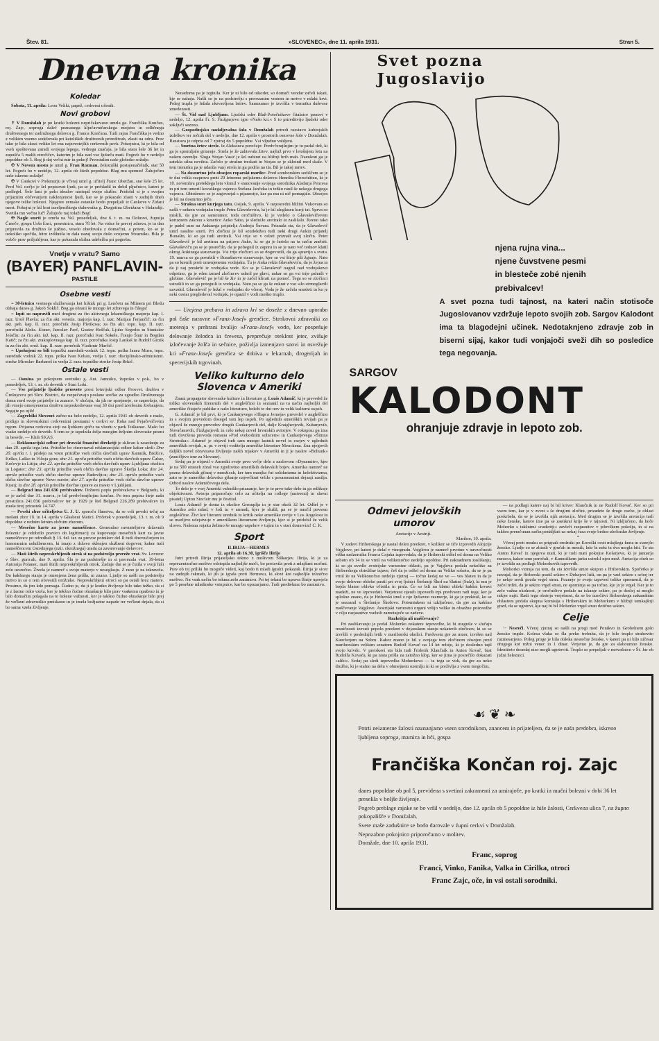Štev. 81. »SLOVENEC«, dne 11. aprila 1931. Stran 5.
Dnevna kronika
Koledar
Sobota, 11. aprila: Leon Veliki, papež, cerkveni učenik.
Novi grobovi
✝ V Domžalah je po kratki bolezni nepričakovano umrla ga. Frančiška Končan, roj. Zajc, soproga daleč poznanega ključavničarskega mojstra in odličnega društvenega ter zadružnega delavca g. Franca Končana. Tudi rajna Frančiška je vedno z velikim vnemo sodelovala pri katoliških društvenih prireditvah, zlasti na odru. Prav tako je bila skozi veliko let ena najzvestejših cerkvenih pevk. Pokojnica, ki je bila od vseh spoštovana zaradi svojega lepega, vedrega značaja, je bila stara šele 36 let in zapušča 5 malih otročičev, katerim je bila nad vse ljubeča mati. Pogreb bo v nedeljo popoldne ob 5. Bog ji daj večni mir in pokoj! Preostalim naše globoko sožalje.
✠ V Novem mestu je umrl g. Fran Rozman, železniški postajenačelnik, star 50 let. Pogreb bo v nedeljo, 12. aprila ob štirih popoldne. Blag mu spomin! Žalujočim naše iskreno sožalje!
✠ V Cankovi v Prekmurju je včeraj umrl g. učitelj Franc Oberžan, star šele 25 let. Pred Vel. nočjo je šel popisovat ljudi, pa se je prehladil in dobil pljučnico, kateri je podlegel. Šele lani je poln idealov nastopil svojo službo. Pridobil si je s svojim prijaznim občevanjem naklonjenost ljudi, kar se je pokazalo zlasti v zadnjih dneh njegove težke bolezni. Njegove zemske ostanke bodo prepeljali iz Cankove v Zidani most. Pokojni je bil brat izseljeniškega duhovnika g. Dragotina Oberžana v Holandiji. Svetila mu večna luč! Žalujoče naj tolaži Bog!
✠ Nagle smrti je umrla na Vel. ponedeljek, dne 6. t. m. na Dobravi, župnija Črneče, gospa Urša Enci, posestnica, stara 78 let. Na videz še precej zdrava, je ta dan pripravila za družino še južino, veselo obedovala z domačini, a potem, ko se je nekoliko spočila, hitro izdihnila in dala nazaj svojo dušo svojemu Stvarniku. Bila je vobče prav priljubljena, kar je pokazala obilna udeležba pri pogrebu.
Vnetje v vratu? Samo
(BAYER) PANFLAVIN-
PASTILE
Osebne vesti
= 30-letnico vestnega službovanja kot hišnik pri g. Lenčetu na Mlinem pri Bledu obhaja danes g. Jakob Soklič. Bog ga ohrani še mnogo let zdravega in čilega!
= Izpit so napravili med drugimi za čin aktivnega lekarniškega majorja kap. I. razr. Uroš Plavša; za čin akt. veterin. majorja kap. I. razr. Marijan Ferjančič; za čin akt. peh. kap. II. razr. poročnik Josip Pletikosa; za čin akt. topn. kap. II. razr. poročniki Aleks. Elsner, Jaroslav Parč, Gustav Boščak, Ljubo Segedin in Stanislav Jelačin; za čin akt. inž. kap. II. razr. poročniki Ivan Sokele, Franjo Šnur in Bogdan Katič; za čin akt. zrakoplovnega kap. II. razr. poročnika Josip Lankaš in Rudolf Girzik in za čin akt. orož. kap. II. razr. poročnik Vladimir Marčič.
= Upokojeni so bili topniški narednik-vodnik 12. topn. polka Janez Murn, topn. narednik vodnik 22. topn. polka Ivan Koban, vodja I. razr. disciplinsko-administrat. stroke Miroslav Barbaroš in vodja 2. razr. topniške stroke Josip Brkič.
Ostale vesti
— Osmina po pokojnem svetniku g. Ant. Jamniku, župniku v pok., bo v ponedeljek, 13. t. m. ob devetih v Stari Loki.
— Vse prijatelje ljudske prosvete prosi loterijski odbor Prosvet. društva v Črešnjevcu pri Slov. Bistrici, da razpečavajo poslane srečke za zgradbo Društvenega doma med svoje prijatelje in znance. V slučaju, da jih ne sprejmejo, se naprošajo, da jih vrnejo omenjenemu društvu neposkodovane vsaj 30 dni pred izvršenim žrebanjem. Segajte po njih!
— Zagrebški Slovenci začno na belo nedeljo, 12. aprila 1931 ob devetih z mašo, pridigo in slovenskimi cerkvenimi pesmami v cerkvi sv. Roka nad Pejačevičevim trgom. Prijazna cerkvica stoji na ljubkem griču na vhodu v park Tuškanac. Mašo bo vsako nedeljo ob devetih. S tem se je izpolnila želja mnogim željnim slovenske pesmi in besede. — Klub SKAS.
— Reklamacijski odbor pri dravski finančni direkciji je sklican k zasedanju za dan 20. aprila tega leta. Pritožbe bo obravnaval reklamacijski odbor kakor sledi: Dne 20. aprila t. l. pridejo na vrsto pritožbe vseh občin davčnih uprav Kamnik, Brežice, Krško, Laško in Višnja gora; dne 21. aprila pritožbe vseh občin davčnih uprav Čabar, Kočevje in Litija; dne 22. aprila pritožbe vseh občin davčnih uprav Ljubljana okolica in Logatec; dne 23. aprila pritožbe vseh občin davčne uprave Škofja Loka; dne 24. aprila pritožbe vseh občin davčne uprave Radovljica; dne 25. aprila pritožbe vseh občin davčne uprave Novo mesto; dne 27. aprila pritožbe vseh občin davčne uprave Kranj; in dne 28. aprila pritožbe davčne uprave za mesto v Ljubljani.
— Belgrad ima 241.636 prebivalcev. Državni popis prebivalstva v Belgradu, ki se je začel dne 31. marca, je bil predvčerajšnjim končan. Po tem popisu šteje naša prestolica 241.036 prebivalcev ter je 1929 je štel Belgrad 226.289 prebivalcev in znaša tirej prirastek 14.747.
— Pevski zbor učiteljstva U. J. U. sporoča članstvu, da se vrši pevski tečaj za mešani zbor 18. in 14. aprila v Glasbeni Matici. Pričetek v ponedeljek, 13. t. m. ob 9 dopoldne z rednim letnim občnim zborom.
— Mesečne karte za javne nameščence. Generalno ravnateljstvo državnih železnic je odobrilo pravico do legitimacij za kupovanje mesečnih kart za javne nameščence po odredbah § 13. žel. tar. za prevoz potnikov del II tudi dnevničarjem in honorarnim uslužbencem, ki imajo z državo sklenjen službeni dogovor, kakor tudi nameščencem Osrednjega (ozir. okrožnega) urada za zavarovanje delavcev.
— Mati štirih nepreskrbljenih otrok si na podstrešju prereže vrat. Sv. Lovrenc v Slov. goricah, dne 9. aprila. Šla je na podstrešje in si prerezala vrat. 39-letna Antonija Polanec, mati štirih nepreskrbljenih otrok. Zadnje dni se je čutila v svoji hiši zelo nesrečno. Živela je namreč s svojo materjo v nesoglasju. Z rano je na izkravela. Do kakšnega stanja je omenjena žena prišla, ni znano. Ljudje so našli na podstrešju mrtvo in so o tem obvestili orožnike. Nepreskrbljeni otroci so pa ostali brez matere. Prosimo, da jim kdo pomaga. Čudno je, da ji je kratko življenje bilo tako težko, da si je z lastno roko vzela, ker je tekšno čudno obnašanje bilo prav vsakemu opaženo in je bilo domačim polagala na to bolene važnosti, ker je takšno čudno obnašanje bilo prej že večkrat zdravniško preiskano in je imela božjastne napade ter večkrat dejala, da si bo sama vzela življenje.
Nenadoma pa je izginila. Ker je ni bilo od nikoder, so domači vendar začeli iskati, kje se nahaja. Našli so jo na podstrešju s prerezanim vratom in mrtvo v mlaki krvi. Poleg trupla je ležala okrvavljena britev. Samoumor je izvršila v trenutku duševne zmedenosti.
— Št. Vid nad Ljubljano. Ljudski oder Blaž-Potočnikove čitalnice ponovi v nedeljo, 12. aprila Fr. S. Finžgarjevo igro »Našo kri.« S to prireditvijo ljudski oder zaključi sezono.
— Gospodinjsko nadaljevalna šola v Domžalah priredi razstavo kuhinjskih izdelkov ter ročnih del v nedeljo, dne 12. aprila v prostorih osnovne šole v Domžalah. Razstava je odprta od 7 zjutraj do 5 popoldne. Vsi vljudno vabljeni.
— Smrtna žrtev strele. Iz Aleksinca poročajo: Predvčerajšnjim je tu padal dež, ki ga je spremljalo grmenje. Strela je že zahtevala žrtev, najbrž prvo v letošnjem letu na našem ozemlju. Sluga Stojan Vasić je šel nabirat na bližnji hrib mah. Naenkrat ga je zatekla silna nevihta. Začelo je strašno treskati in Stojan se je skloinil med skale. V tem trenutku pa je udarila vanj strela in ga podrla na tla. Bil je takoj mrtev.
— Na dosmrtno ječo obsojen roparski morilec. Pred somborskim sodiščem se je te dni vršila razprava proti 29 letnemu poljskemu delavcu Henriku Florschützu, ki je 10. novembra preteklega leta vlomil v stanovanje svojega sorodnika Aladarja Pencesa in pri tem umoril kovaškega vajenca Stefana Jančeka in težko ranil še nekega drugega vajenca. Obtoženec se je zagovarjal s pijanostjo, kar pa mu ni nič pomagalo. Obsojen je bil na dosmrtno ječo.
— Strašna smrt kurjega tatu. Osijek, 9. aprila. V neposredni bližini Vukovara so našli v nekem vodnjaku truplo Petra Glavaševića, ki je bil zloglasen kurji tat. Sprva so mislili, da gre za samoumor, toda oročništvo, ki je vedelo o Glavaševičevem koruznem zakonu s kmetico Anko Sabo, je sledniJo aretiralo in zaslišalo. Ravno tako je padel sum na Ankinega prijatelja Andreja Šuvara. Priznala sta, da je Glavaševič umrl nasilne smrti. Pri zločinu je bil soudeležen tudi neki drugi Ankin prijatelj Bunašin, ki so ga tudi aretirali. Vsi trije so v celoti priznali svoj zločin. Peter Glavaševič je bil aretiran na prijavo Anke, ki se ga je hotela na ta način znebiti. Glavaševiču pa se je posrečilo, da je pobegnil iz zapora in se je nato več tednov klatil okrog Ankinega stanovanja. Vsi trije zločinci so se dogovorili, da ga spravijo s sveta. 19. marca so ga povabili v Bunašinovo stanovanje, kjer so vsi štirje pili žganje. Nato pa so krenili proti omenjenemu vodnjaku. Tu je Anka rekla Glavaševiću, da je žejna in da ji naj preskrbi iz vodnjaka vode. Ko se je Glavaševič nagnil nad vodnjakovo odprtino, ga je eden izmed zločincev udaril po glavi, nakar so ga vsi trije pahnili v globino. Glavaševič pa je bil še živ in je začel klicati na pomoč. Tega so se zločinci ustrašili in so ga potegnili iz vodnjaka. Nato pa so ga še enkrat z vso silo strmoglavili navzdol. Glavaševič je ležal v vodnjaku do včeraj. Voda je že začela smrdeti in ko je neki cestar pregledoval vodnjak, je opazil v vodi moško truplo.
— Urejena prebava in zdrava kri se doseže z dnevno uporabo pol čaše naravne »Franz-Josef« grenčice. Strokovni zdravniki za motenja v prehrani hvalijo »Franz-Josef« vodo, ker pospešuje delovanje želodca in črevesa, preprečuje oteklost jeter, zvišuje izločevanje žolča in sečnice, poživlja izmenjavo snovi in osvežuje kri »Franz-Josef« grenčica se dobiva v lekarnah, drogerijah in specerijskih trgovinah.
Veliko kulturno delo
Slovenca v Ameriki
Znani propagator slovenske kulture in literature g. Louis Adamič, ki je prevedel že toliko slovenskih literarnih del v angleščino in seznanil na ta način najboljši del ameriške čitajoče publike z našo literaturo, beleži te dni nov in velik kulturni uspeh.
G. Adamič je bil prvi, ki je Cankarjevega »Hlapca Jerneja« prevedel v angleščino in s svojim prevodom dosegel tam lep uspeh. Po uglednih ameriških revijah pa je objavil že mnogo prevodov drugih Cankarjevih del, dalje Kraigherjevih, Kuharjevih, Novačanovih, Finžgarjevih in celo nekaj novel hrvatskih avtorjev. V rokopisu pa ima tudi dovršena prevoda romana »Pod svobodnim solncem« in Cankarjevega »Šimna Sirotnika«. Adamič je objavil tudi sam mnogo lastnih novel in esejev v uglednih ameriških revijah, n. pr. v reviji voditelja ameriške literature Menckena. Ena njegovih daljših novel obravnava življenje naših rojakov v Ameriki in ji je naslov »Bohunk« (zaničljivo ime za Slovane).
Sedaj pa je objavil v Ameriki svoje prvo večje delo z naslovom »Dynamite«, kjer je na 500 straneh zbral vso zgodovino ameriških delavskih bojev. Amerika namreč ne pozna delavskih gibanj v množicah, ker tam manjka čut solidarizma in kolektivizma, zato se je ameriško delavsko gibanje največkrat vršilo s posameznimi dejanji nasilja. Odtod naslov Adamičevega dela.
To delo je v vsej Ameriki vzbudilo priznanje, ker je to prvo tako delo in ga odlikuje objektivnost. Avtorja priporočajo celo za učitelja na college (univerzi) in slavni pisatelj Upton Sinclair mu je čestital.
Louis Adamič je doma iz okolice Grosuplja in je star okoli 32 let. Odšel je v Ameriko zelo mlad, v šoli in v armadi, kjer je služil, pa se je naučil povsem angleščine. Živi kot literarni urednik in kritik neke ameriške revije v Los Angelosu in se marljivo udejstvuje v ameriškem literarnem življenju, kjer si je pridobil že velik sloves. Našemu rojaku želimo še mnogo uspehov v tujini in v stari domovini! C. K.
Sport
ILIRIJA—HERMES
12. aprila ob 16.30, igrišče Ilirije
Jutri priredi Ilirija prijateljsko tekmo z moštvom Šiškarjev. Ilirija, ki je za reprezentančno moštvo odstopila najboljše moči, bo postavila proti z mlajšimi močmi. Prav ob tej priliki bo mogoče videti, kaj bodo ti mladi igralci pokazali. Ilirija je sicer na zadnjih tekmah, ki jih je igrala proti Hermesu, ki slovi kot najboljše tehnično moštvo. Na vsak način bo tekma zelo zanimiva. Pri tej tekmi bo upravа Ilirije uprejela po 5 posebne mladinske vstopnice, kar bo opozarjamo. Tudi predtekmo bo zanimivo.
Svet pozna
Jugoslavijo
njena rujna vina...
njene čuvstvene pesmi
in blesteče zobé njenih
prebivalcev!
A svet pozna tudi tajnost, na kateri način stotisoče Jugoslovanov vzdržuje lepoto svojih zob. Sargov Kalodont ima ta blagodejni učinek. Nedotaknjeno zdravje zob in biserni sijaj, kakor tudi vonjajoči sveži dih so posledice tega negovanja.
SARGOV
KALODONT
ohranjuje zdravje in lepoto zob.
Odmevi jelovških
umorov
Aretacije v Avstriji.
Maribor, 10. aprila.
V zadevi Hriberskega je nastal delen preokret, v kolikor se tiče izpovedb Alojzije Vajglove, pri kateri je delal v vinogradu. Vajglova je namreč prvotno v navzočnosti viška nadzornika Franca Cajnka izpovedala, da je Hriberski odšel od doma na Veliko soboto ob 14 in se vrnil na velikonočno nedeljo opoldne. Pri naknadnem zaslišanju, ki so ga uvedle avstrijske varnostne oblasti, pa je Vajglova podala nekoliko za Hriberskega obtežilne izjave, češ da je odšel od doma na Veliko soboto, da se je pa vrnil že na Velikonočno nedeljo zjutraj — točno kedaj ne ve — ves blaten in da je svojo delovno obleko pustil pri svoj ljubici Štefaniji Škof na Slatini (Sulz), ki mu je bojda blatno obleko očistila in prala. Če so bili na blatni obleki kakšni krvavi madeži, ne ve izpovedati. Verjetnost njenih izpovedb trpi predvsem radi tega, ker je splošno znano, da je Hriberski imel z njo ljubavno razmerje, ki ga je prekinil, ko se je seznanil s Štefanijo Škofovo. Potemtakem ni izključeno, da gre za kakšno maščevanje Vajglove. Avstrijski varnostni organi vršijo velike in obsežne poizvedbe v cilju razjasnitve vseboli zamotajoče se zadeve.
Razkritja ali maščevanje?
Pri zaslišavanju je podal Mohorko nekatere izpovedbe, ki bi utegnile v slučaju resničnosti izzvati popoln preokret v dejanskem stanju nekaterih zločinov, ki so se izvršili v poslednjih letih v mariborski okolici. Predvsem gre za umor, izvršen nad Kanclerjem na Sobru. Kakor znano je bil z svojega tem zločinom obsojen pred mariborskim velikim senatom Rudolf Kovač na 14 let robije, ki je dosledno tajil svojo krivdo. V preiskavi sta bila tudi Friderik Klančnik in Anton Kovač, brat Rudolfa Kovača, ki pa nista prišla na zatožno klop, ker se jima je posrečilo dokazati »alibi«. Sedaj pa sledi izpovedba Mohorkova — ta tega se vidi, da gre za neko družbo, ki je stalno na delu v obmejnem ozemlju in ki se preživlja z vsem mogočim,
— na podlagi katere naj bi bil krivec Klančnik in ne Rudolf Kovač. Ker so pri vsem tem, kar je v zvezi s še drugimi zločini, prizadete še druge osebe, je oblast poskrbela, da se je izvršila njih aretacija. Med drugim se je izvršila aretacija tudi neke ženske, katere ime pa se zaenkrat krije še v tajnosti. Ni izključeno, da hoče Mohorko s takšnimi »razkritji« zavleči razjasnitev v jelovškem pokolju, in si na takšen preračunan način podaljšati za nekaj časa svoje bedno zločinsko življenje.
*
Včeraj proti mraku so prignali orožniki po Koroški cesti mlajšega fanta in starejšo žensko. Ljudje so se zbirali v gručah in menili, kdo bi neki ta dva mogla biti. To sta Anton Kovač in njegova mati, ki je tudi mati pokojne Košarjeve, ki je januarja meseca, kakor smo poročali, v Kamniškem jarku ustrelil njen mož. Aretacija obeh so je izvršila na podlagi Mohorkovih izpovedb.
Mohorko vztraja na tem, da sta izvršila umor skupno s Hriberskim. Spočetka je navajal, da je Hriberski pustil sekiro v Dobajevi hiši, on pa je vzel sekiro s seboj ter jo nekje sredi gozda vrgel stran. Pozneje je svojo izpoved toliko spremenil, da je začel trditi, da je sekiro vrgel stran, ne spominja se pa točno, kje jo je vrgel. Ker je to zelo važna okolnost, je oročništvo podalo na iskanje sekire, pa jo doslej ni moglo nikjer najti. Radi tega obstoja verjetnost, da se bo izročitvi Hriberskega naknadnim oblastem podala skupna komisija s Hriberskim in Mohorkom v bližnji tamkajšnji gozd, da se ugotovi, kje naj bi bil Mohorko vrgel stran dotično sekiro.
Celje
☞ Nesreči. Včeraj zjutraj so našli na progi med Ponikvo in Grobelnem golo žensko truplo. Kolesa vlaka so šla preko trebuha, da je bilo truplo strahovito razmesarjeno. Poleg proge je bila obleka nesrečne ženske, v kateri pa ni bilo ničesar drugega kot rožni venec in 1 dinar. Verjetno je, da gre za slaboumno žensko. Identiteto dosedaj niso mogli ugotoviti. Truplo so prepeljali v mrtvašnico v Št. Jur ob južni železnici.
☙ ❦ ❧
Potrti neizmerne žalosti naznanjamo vsem sorodnikom, znancem in prijateljem, da se je naša predobra, iskreno ljubljena soproga, mamica in hči, gospa
Frančiška Končan roj. Zajc
danes popoldne ob pol 5, previdena s svetimi zakramenti za umirajoče, po kratki in mučni bolezni v dobi 36 let preselila v boljše življenje.
Pogreb preblage rajnke se bo vršil v nedeljo, dne 12. aprila ob 5 popoldne iz hiše žalosti, Cerkvena ulica 7, na župno pokopališče v Domžalah.
Svete maše zadušnice se bodo darovale v župni cerkvi v Domžalah.
Nepozabno pokojnico priporočamo v molitev.
Domžale, dne 10. aprila 1931.
Franc, soprog
Franci, Vinko, Fanika, Valka in Cirilka, otroci
Franc Zajc, oče, in vsi ostali sorodniki.